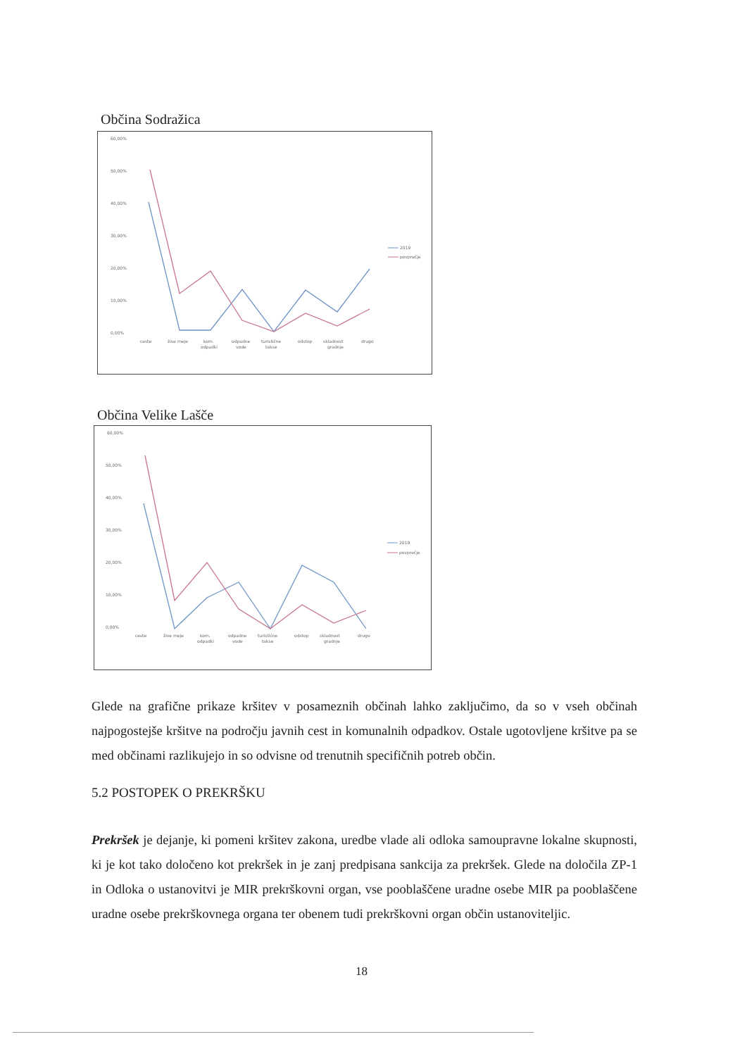Občina Sodražica
60,00%
50,00%
40,00%
30,00%
20,00%
10,00%
0,00%
ceste
žive meje
kom.
odpadki
odpadne
vode
turistične
takse
odstop
skladnost
gradnje
drugo
2019
povprečje
Občina Velike Lašče
60,00%
50,00%
40,00%
30,00%
20,00%
10,00%
0,00%
ceste
žive meje
kom.
odpadki
odpadne
vode
turistične
takse
odstop
skladnost
gradnje
drugo
2019
povprečje
Glede na grafične prikaze kršitev v posameznih občinah lahko zaključimo, da so v vseh občinah najpogostejše kršitve na področju javnih cest in komunalnih odpadkov. Ostale ugotovljene kršitve pa se med občinami razlikujejo in so odvisne od trenutnih specifičnih potreb občin.
5.2 POSTOPEK O PREKRŠKU
Prekršek je dejanje, ki pomeni kršitev zakona, uredbe vlade ali odloka samoupravne lokalne skupnosti, ki je kot tako določeno kot prekršek in je zanj predpisana sankcija za prekršek. Glede na določila ZP-1 in Odloka o ustanovitvi je MIR prekrškovni organ, vse pooblaščene uradne osebe MIR pa pooblaščene uradne osebe prekrškovnega organa ter obenem tudi prekrškovni organ občin ustanoviteljic.
18